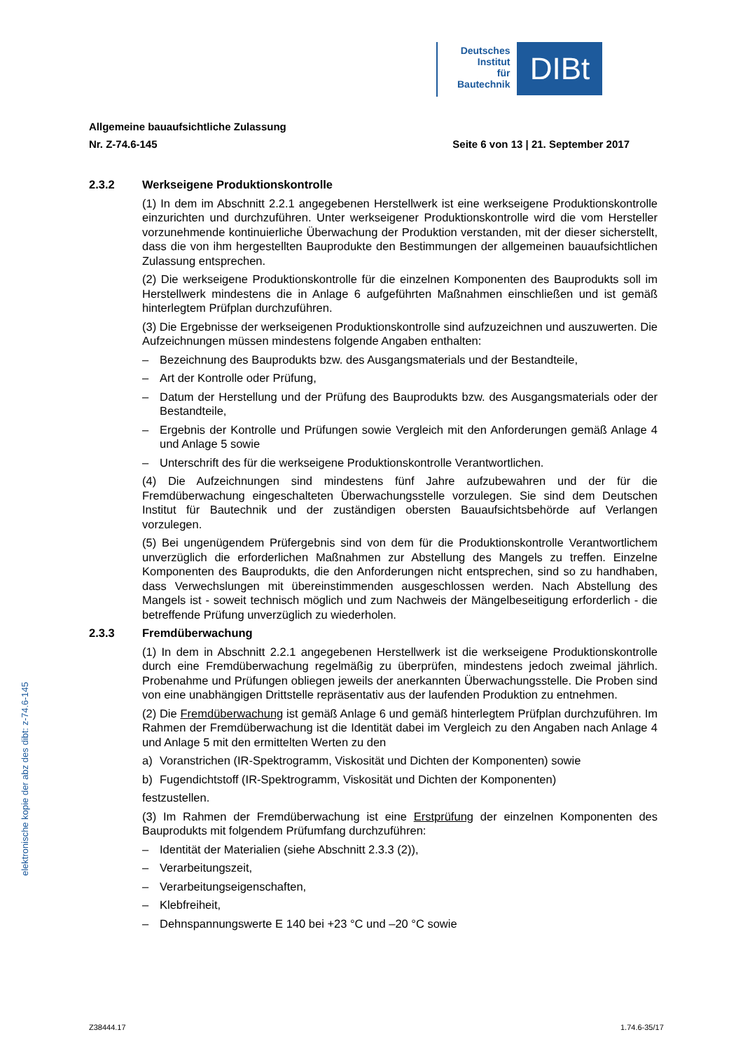Deutsches
Institut
für
Bautechnik
DIBt
Allgemeine bauaufsichtliche Zulassung
Nr. Z-74.6-145 Seite 6 von 13 | 21. September 2017
2.3.2 Werkseigene Produktionskontrolle
(1) In dem im Abschnitt 2.2.1 angegebenen Herstellwerk ist eine werkseigene Produktionskontrolle einzurichten und durchzuführen. Unter werkseigener Produktionskontrolle wird die vom Hersteller vorzunehmende kontinuierliche Überwachung der Produktion verstanden, mit der dieser sicherstellt, dass die von ihm hergestellten Bauprodukte den Bestimmungen der allgemeinen bauaufsichtlichen Zulassung entsprechen.
(2) Die werkseigene Produktionskontrolle für die einzelnen Komponenten des Bauprodukts soll im Herstellwerk mindestens die in Anlage 6 aufgeführten Maßnahmen einschließen und ist gemäß hinterlegtem Prüfplan durchzuführen.
(3) Die Ergebnisse der werkseigenen Produktionskontrolle sind aufzuzeichnen und auszuwerten. Die Aufzeichnungen müssen mindestens folgende Angaben enthalten:
– Bezeichnung des Bauprodukts bzw. des Ausgangsmaterials und der Bestandteile,
– Art der Kontrolle oder Prüfung,
– Datum der Herstellung und der Prüfung des Bauprodukts bzw. des Ausgangsmaterials oder der Bestandteile,
– Ergebnis der Kontrolle und Prüfungen sowie Vergleich mit den Anforderungen gemäß Anlage 4 und Anlage 5 sowie
– Unterschrift des für die werkseigene Produktionskontrolle Verantwortlichen.
(4) Die Aufzeichnungen sind mindestens fünf Jahre aufzubewahren und der für die Fremdüberwachung eingeschalteten Überwachungsstelle vorzulegen. Sie sind dem Deutschen Institut für Bautechnik und der zuständigen obersten Bauaufsichtsbehörde auf Verlangen vorzulegen.
(5) Bei ungenügendem Prüfergebnis sind von dem für die Produktionskontrolle Verantwortlichem unverzüglich die erforderlichen Maßnahmen zur Abstellung des Mangels zu treffen. Einzelne Komponenten des Bauprodukts, die den Anforderungen nicht entsprechen, sind so zu handhaben, dass Verwechslungen mit übereinstimmenden ausgeschlossen werden. Nach Abstellung des Mangels ist - soweit technisch möglich und zum Nachweis der Mängelbeseitigung erforderlich - die betreffende Prüfung unverzüglich zu wiederholen.
2.3.3 Fremdüberwachung
(1) In dem in Abschnitt 2.2.1 angegebenen Herstellwerk ist die werkseigene Produktionskontrolle durch eine Fremdüberwachung regelmäßig zu überprüfen, mindestens jedoch zweimal jährlich. Probenahme und Prüfungen obliegen jeweils der anerkannten Überwachungsstelle. Die Proben sind von eine unabhängigen Drittstelle repräsentativ aus der laufenden Produktion zu entnehmen.
(2) Die Fremdüberwachung ist gemäß Anlage 6 und gemäß hinterlegtem Prüfplan durchzuführen. Im Rahmen der Fremdüberwachung ist die Identität dabei im Vergleich zu den Angaben nach Anlage 4 und Anlage 5 mit den ermittelten Werten zu den
a) Voranstrichen (IR-Spektrogramm, Viskosität und Dichten der Komponenten) sowie
b) Fugendichtstoff (IR-Spektrogramm, Viskosität und Dichten der Komponenten)
festzustellen.
(3) Im Rahmen der Fremdüberwachung ist eine Erstprüfung der einzelnen Komponenten des Bauprodukts mit folgendem Prüfumfang durchzuführen:
– Identität der Materialien (siehe Abschnitt 2.3.3 (2)),
– Verarbeitungszeit,
– Verarbeitungseigenschaften,
– Klebfreiheit,
– Dehnspannungswerte E 140 bei +23 °C und –20 °C sowie
elektronische kopie der abz des dibt: z-74.6-145
Z38444.17 1.74.6-35/17